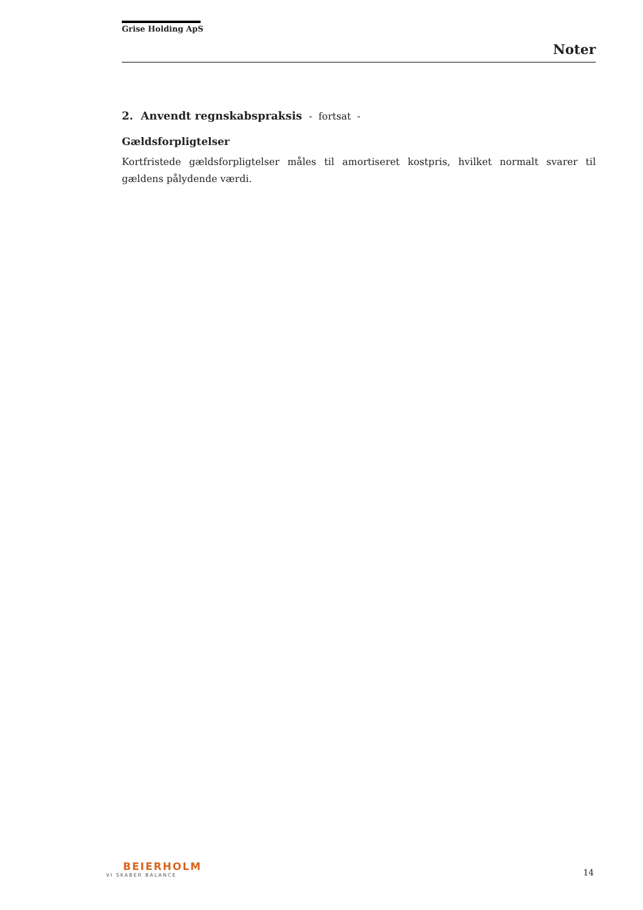Grise Holding ApS
Noter
2. Anvendt regnskabspraksis - fortsat -
Gældsforpligtelser
Kortfristede gældsforpligtelser måles til amortiseret kostpris, hvilket normalt svarer til gældens pålydende værdi.
BEIERHOLM
VI SKABER BALANCE
14